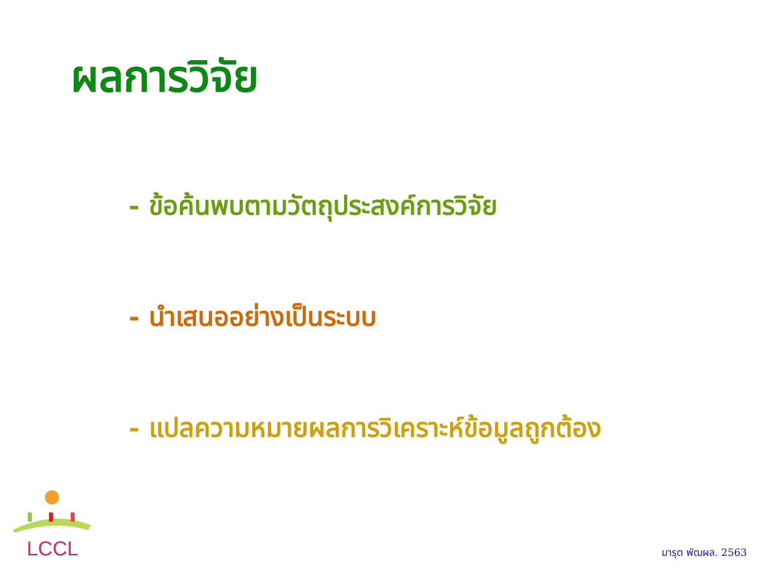ผลการวิจัย
- ข้อค้นพบตามวัตถุประสงค์การวิจัย
- นำเสนออย่างเป็นระบบ
- แปลความหมายผลการวิเคราะห์ข้อมูลถูกต้อง
LCCL
มารุต พัฒผล. 2563